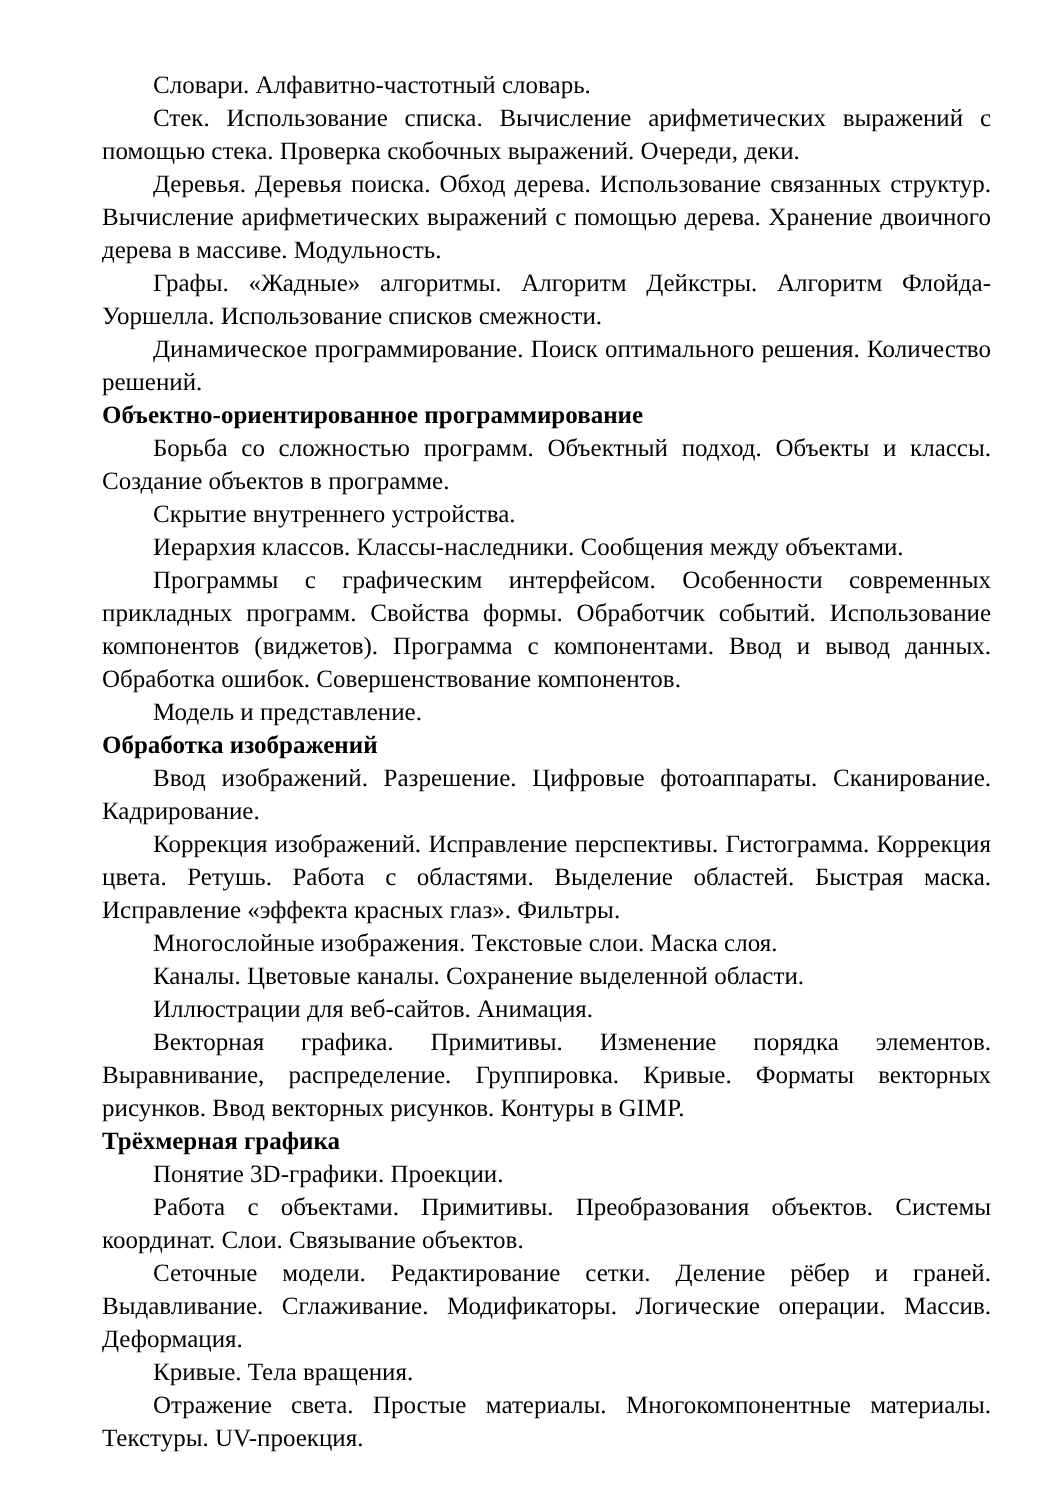Словари. Алфавитно-частотный словарь.
Стек. Использование списка. Вычисление арифметических выражений с помощью стека. Проверка скобочных выражений. Очереди, деки.
Деревья. Деревья поиска. Обход дерева. Использование связанных структур. Вычисление арифметических выражений с помощью дерева. Хранение двоичного дерева в массиве. Модульность.
Графы. «Жадные» алгоритмы. Алгоритм Дейкстры. Алгоритм Флойда-Уоршелла. Использование списков смежности.
Динамическое программирование. Поиск оптимального решения. Количество решений.
Объектно-ориентированное программирование
Борьба со сложностью программ. Объектный подход. Объекты и классы. Создание объектов в программе.
Скрытие внутреннего устройства.
Иерархия классов. Классы-наследники. Сообщения между объектами.
Программы с графическим интерфейсом. Особенности современных прикладных программ. Свойства формы. Обработчик событий. Использование компонентов (виджетов). Программа с компонентами. Ввод и вывод данных. Обработка ошибок. Совершенствование компонентов.
Модель и представление.
Обработка изображений
Ввод изображений. Разрешение. Цифровые фотоаппараты. Сканирование. Кадрирование.
Коррекция изображений. Исправление перспективы. Гистограмма. Коррекция цвета. Ретушь. Работа с областями. Выделение областей. Быстрая маска. Исправление «эффекта красных глаз». Фильтры.
Многослойные изображения. Текстовые слои. Маска слоя.
Каналы. Цветовые каналы. Сохранение выделенной области.
Иллюстрации для веб-сайтов. Анимация.
Векторная графика. Примитивы. Изменение порядка элементов. Выравнивание, распределение. Группировка. Кривые. Форматы векторных рисунков. Ввод векторных рисунков. Контуры в GIMP.
Трёхмерная графика
Понятие 3D-графики. Проекции.
Работа с объектами. Примитивы. Преобразования объектов. Системы координат. Слои. Связывание объектов.
Сеточные модели. Редактирование сетки. Деление рёбер и граней. Выдавливание. Сглаживание. Модификаторы. Логические операции. Массив. Деформация.
Кривые. Тела вращения.
Отражение света. Простые материалы. Многокомпонентные материалы. Текстуры. UV-проекция.